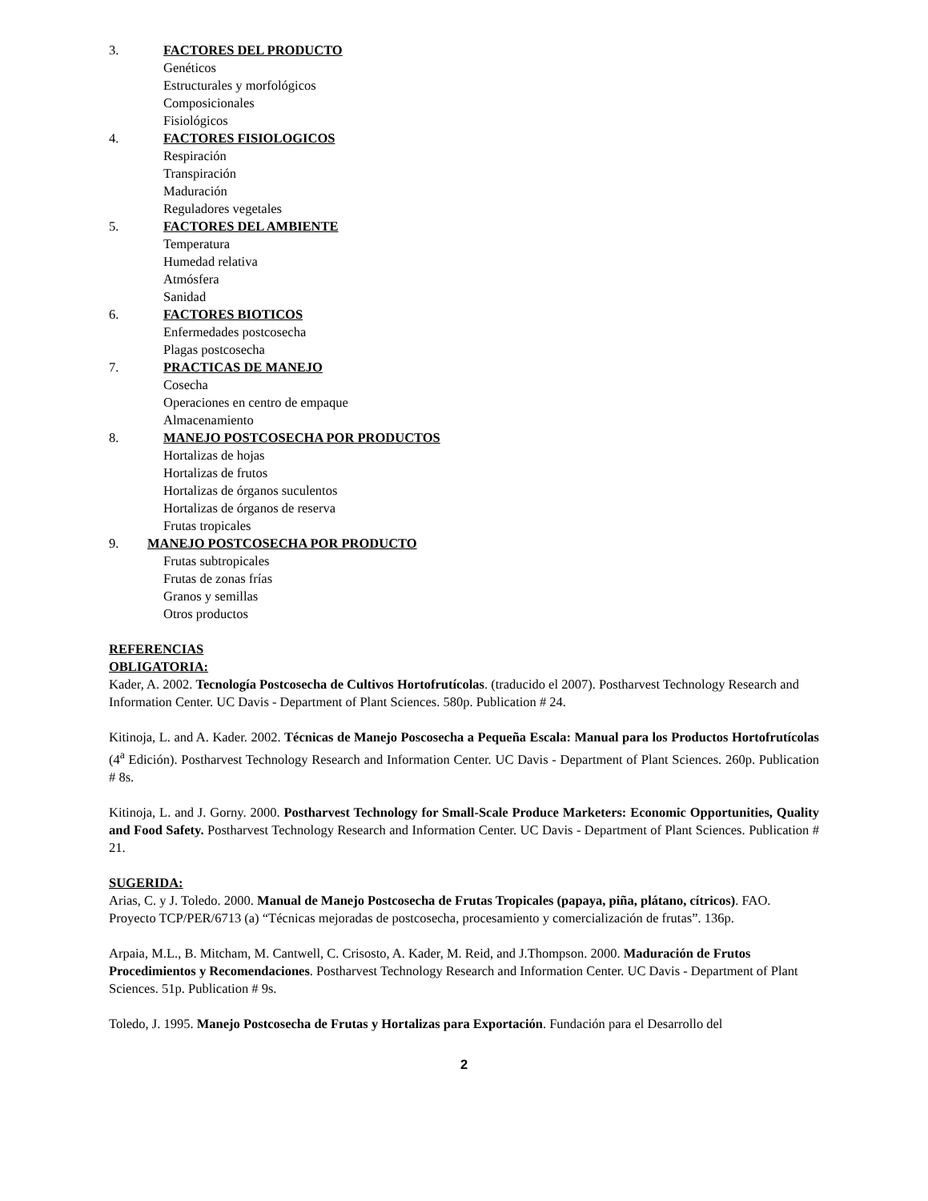3. FACTORES DEL PRODUCTO
Genéticos
Estructurales y morfológicos
Composicionales
Fisiológicos
4. FACTORES FISIOLOGICOS
Respiración
Transpiración
Maduración
Reguladores vegetales
5. FACTORES DEL AMBIENTE
Temperatura
Humedad relativa
Atmósfera
Sanidad
6. FACTORES BIOTICOS
Enfermedades postcosecha
Plagas postcosecha
7. PRACTICAS DE MANEJO
Cosecha
Operaciones en centro de empaque
Almacenamiento
8. MANEJO POSTCOSECHA POR PRODUCTOS
Hortalizas de hojas
Hortalizas de frutos
Hortalizas de órganos suculentos
Hortalizas de órganos de reserva
Frutas tropicales
9. MANEJO POSTCOSECHA POR PRODUCTO
Frutas subtropicales
Frutas de zonas frías
Granos y semillas
Otros productos
REFERENCIAS
OBLIGATORIA:
Kader, A. 2002. Tecnología Postcosecha de Cultivos Hortofrutícolas. (traducido el 2007). Postharvest Technology Research and Information Center. UC Davis - Department of Plant Sciences. 580p. Publication # 24.
Kitinoja, L. and A. Kader. 2002. Técnicas de Manejo Poscosecha a Pequeña Escala: Manual para los Productos Hortofrutícolas (4<sup>a</sup> Edición). Postharvest Technology Research and Information Center. UC Davis - Department of Plant Sciences. 260p. Publication # 8s.
Kitinoja, L. and J. Gorny. 2000. Postharvest Technology for Small-Scale Produce Marketers: Economic Opportunities, Quality and Food Safety. Postharvest Technology Research and Information Center. UC Davis - Department of Plant Sciences. Publication # 21.
SUGERIDA:
Arias, C. y J. Toledo. 2000. Manual de Manejo Postcosecha de Frutas Tropicales (papaya, piña, plátano, cítricos). FAO. Proyecto TCP/PER/6713 (a) “Técnicas mejoradas de postcosecha, procesamiento y comercialización de frutas”. 136p.
Arpaia, M.L., B. Mitcham, M. Cantwell, C. Crisosto, A. Kader, M. Reid, and J.Thompson. 2000. Maduración de Frutos Procedimientos y Recomendaciones. Postharvest Technology Research and Information Center. UC Davis - Department of Plant Sciences. 51p. Publication # 9s.
Toledo, J. 1995. Manejo Postcosecha de Frutas y Hortalizas para Exportación. Fundación para el Desarrollo del
2